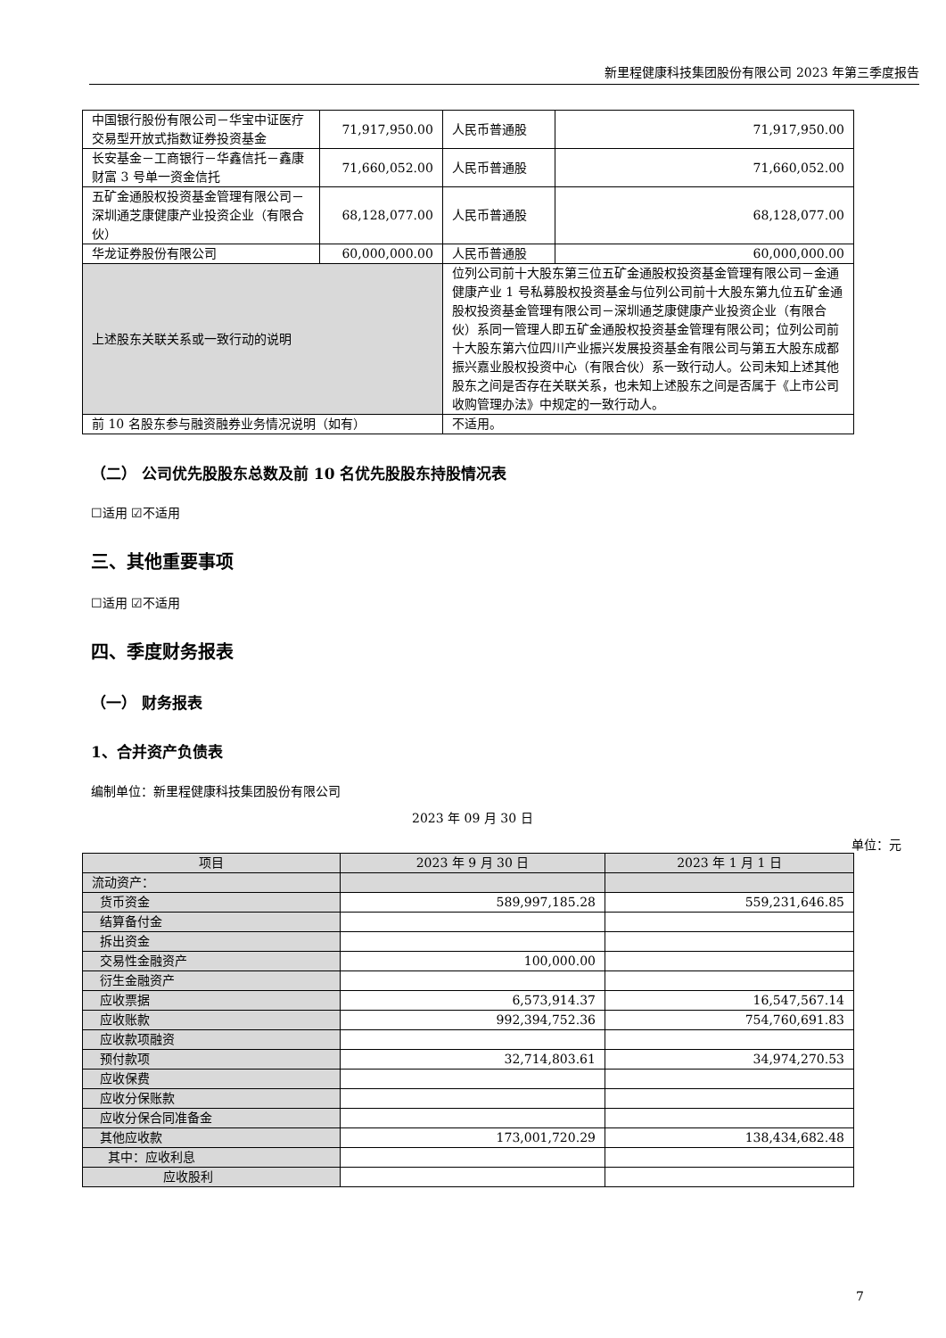新里程健康科技集团股份有限公司 2023 年第三季度报告
| 中国银行股份有限公司－华宝中证医疗交易型开放式指数证券投资基金 | 71,917,950.00 | | 人民币普通股 | 71,917,950.00 |
| 长安基金－工商银行－华鑫信托－鑫康财富 3 号单一资金信托 | 71,660,052.00 | | 人民币普通股 | 71,660,052.00 |
| 五矿金通股权投资基金管理有限公司－深圳通芝康健康产业投资企业（有限合伙） | 68,128,077.00 | | 人民币普通股 | 68,128,077.00 |
| 华龙证券股份有限公司 | 60,000,000.00 | | 人民币普通股 | 60,000,000.00 |
| 上述股东关联关系或一致行动的说明 | | 位列公司前十大股东第三位五矿金通股权投资基金管理有限公司－金通健康产业 1 号私募股权投资基金与位列公司前十大股东第九位五矿金通股权投资基金管理有限公司－深圳通芝康健康产业投资企业（有限合伙）系同一管理人即五矿金通股权投资基金管理有限公司；位列公司前十大股东第六位四川产业振兴发展投资基金有限公司与第五大股东成都振兴嘉业股权投资中心（有限合伙）系一致行动人。公司未知上述其他股东之间是否存在关联关系，也未知上述股东之间是否属于《上市公司收购管理办法》中规定的一致行动人。 | | |
| 前 10 名股东参与融资融券业务情况说明（如有） | | 不适用。 | | |
（二） 公司优先股股东总数及前 10 名优先股股东持股情况表
☐适用 ☑不适用
三、其他重要事项
☐适用 ☑不适用
四、季度财务报表
（一） 财务报表
1、合并资产负债表
编制单位：新里程健康科技集团股份有限公司
2023 年 09 月 30 日
单位：元
| 项目 | 2023 年 9 月 30 日 | 2023 年 1 月 1 日 |
| --- | --- | --- |
| 流动资产： | | |
| 货币资金 | 589,997,185.28 | 559,231,646.85 |
| 结算备付金 | | |
| 拆出资金 | | |
| 交易性金融资产 | 100,000.00 | |
| 衍生金融资产 | | |
| 应收票据 | 6,573,914.37 | 16,547,567.14 |
| 应收账款 | 992,394,752.36 | 754,760,691.83 |
| 应收款项融资 | | |
| 预付款项 | 32,714,803.61 | 34,974,270.53 |
| 应收保费 | | |
| 应收分保账款 | | |
| 应收分保合同准备金 | | |
| 其他应收款 | 173,001,720.29 | 138,434,682.48 |
| 其中：应收利息 | | |
| 应收股利 | | |
7